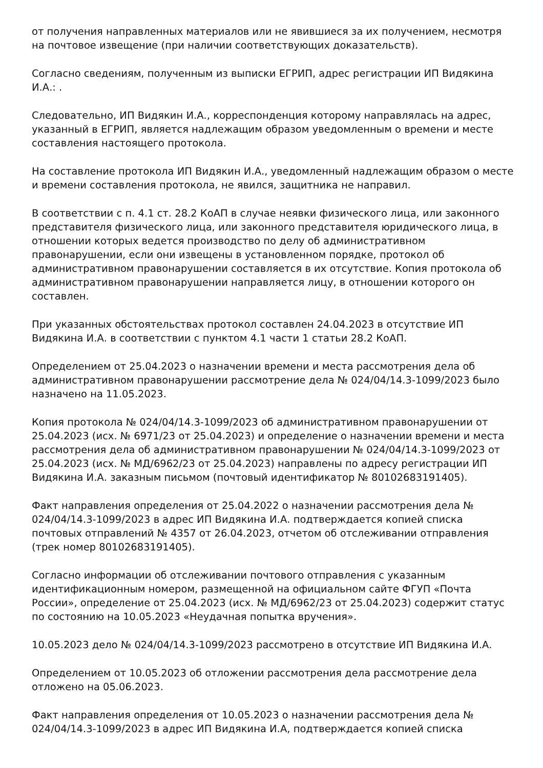от получения направленных материалов или не явившиеся за их получением, несмотря на почтовое извещение (при наличии соответствующих доказательств).
Согласно сведениям, полученным из выписки ЕГРИП, адрес регистрации ИП Видякина И.А.: .
Следовательно, ИП Видякин И.А., корреспонденция которому направлялась на адрес, указанный в ЕГРИП, является надлежащим образом уведомленным о времени и месте составления настоящего протокола.
На составление протокола ИП Видякин И.А., уведомленный надлежащим образом о месте и времени составления протокола, не явился, защитника не направил.
В соответствии с п. 4.1 ст. 28.2 КоАП в случае неявки физического лица, или законного представителя физического лица, или законного представителя юридического лица, в отношении которых ведется производство по делу об административном правонарушении, если они извещены в установленном порядке, протокол об административном правонарушении составляется в их отсутствие. Копия протокола об административном правонарушении направляется лицу, в отношении которого он составлен.
При указанных обстоятельствах протокол составлен 24.04.2023 в отсутствие ИП Видякина И.А. в соответствии с пунктом 4.1 части 1 статьи 28.2 КоАП.
Определением от 25.04.2023 о назначении времени и места рассмотрения дела об административном правонарушении рассмотрение дела № 024/04/14.3-1099/2023 было назначено на 11.05.2023.
Копия протокола № 024/04/14.3-1099/2023 об административном правонарушении от 25.04.2023 (исх. № 6971/23 от 25.04.2023) и определение о назначении времени и места рассмотрения дела об административном правонарушении № 024/04/14.3-1099/2023 от 25.04.2023 (исх. № МД/6962/23 от 25.04.2023) направлены по адресу регистрации ИП Видякина И.А. заказным письмом (почтовый идентификатор № 80102683191405).
Факт направления определения от 25.04.2022 о назначении рассмотрения дела № 024/04/14.3-1099/2023 в адрес ИП Видякина И.А. подтверждается копией списка почтовых отправлений № 4357 от 26.04.2023, отчетом об отслеживании отправления (трек номер 80102683191405).
Согласно информации об отслеживании почтового отправления с указанным идентификационным номером, размещенной на официальном сайте ФГУП «Почта России», определение от 25.04.2023 (исх. № МД/6962/23 от 25.04.2023) содержит статус по состоянию на 10.05.2023 «Неудачная попытка вручения».
10.05.2023 дело № 024/04/14.3-1099/2023 рассмотрено в отсутствие ИП Видякина И.А.
Определением от 10.05.2023 об отложении рассмотрения дела рассмотрение дела отложено на 05.06.2023.
Факт направления определения от 10.05.2023 о назначении рассмотрения дела № 024/04/14.3-1099/2023 в адрес ИП Видякина И.А, подтверждается копией списка